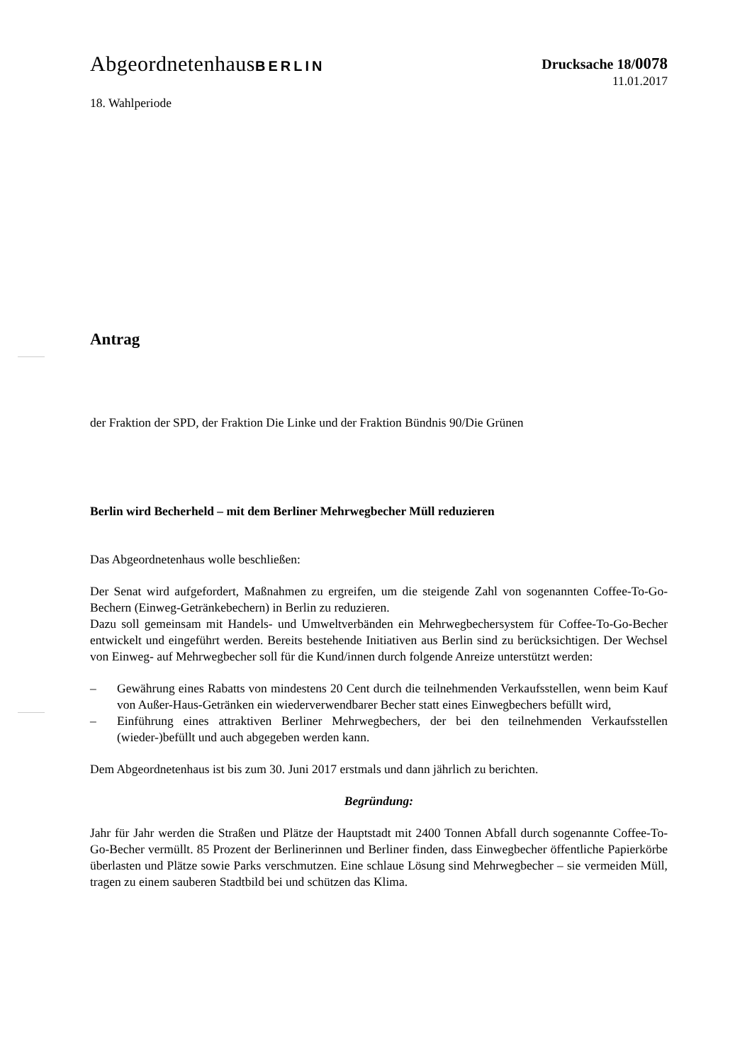AbgeordnetenhausBERLIN Drucksache 18/0078
11.01.2017
18. Wahlperiode
Antrag
der Fraktion der SPD, der Fraktion Die Linke und der Fraktion Bündnis 90/Die Grünen
Berlin wird Becherheld – mit dem Berliner Mehrwegbecher Müll reduzieren
Das Abgeordnetenhaus wolle beschließen:
Der Senat wird aufgefordert, Maßnahmen zu ergreifen, um die steigende Zahl von sogenann­ten Coffee-To-Go-Bechern (Einweg-Getränkebechern) in Berlin zu reduzieren.
Dazu soll gemeinsam mit Handels- und Umweltverbänden ein Mehrwegbechersystem für Coffee-To-Go-Becher entwickelt und eingeführt werden. Bereits bestehende Initiativen aus Berlin sind zu berücksichtigen. Der Wechsel von Einweg- auf Mehrwegbecher soll für die Kund/innen durch folgende Anreize unterstützt werden:
– Gewährung eines Rabatts von mindestens 20 Cent durch die teilnehmenden Verkaufsstel­len, wenn beim Kauf von Außer-Haus-Getränken ein wiederverwendbarer Becher statt eines Einwegbechers befüllt wird,
– Einführung eines attraktiven Berliner Mehrwegbechers, der bei den teilnehmenden Ver­kaufsstellen (wieder-)befüllt und auch abgegeben werden kann.
Dem Abgeordnetenhaus ist bis zum 30. Juni 2017 erstmals und dann jährlich zu berichten.
Begründung:
Jahr für Jahr werden die Straßen und Plätze der Hauptstadt mit 2400 Tonnen Abfall durch sogenannte Coffee-To-Go-Becher vermüllt. 85 Prozent der Berlinerinnen und Berliner finden, dass Einwegbecher öffentliche Papierkörbe überlasten und Plätze sowie Parks verschmutzen. Eine schlaue Lösung sind Mehrwegbecher – sie vermeiden Müll, tragen zu einem sauberen Stadtbild bei und schützen das Klima.